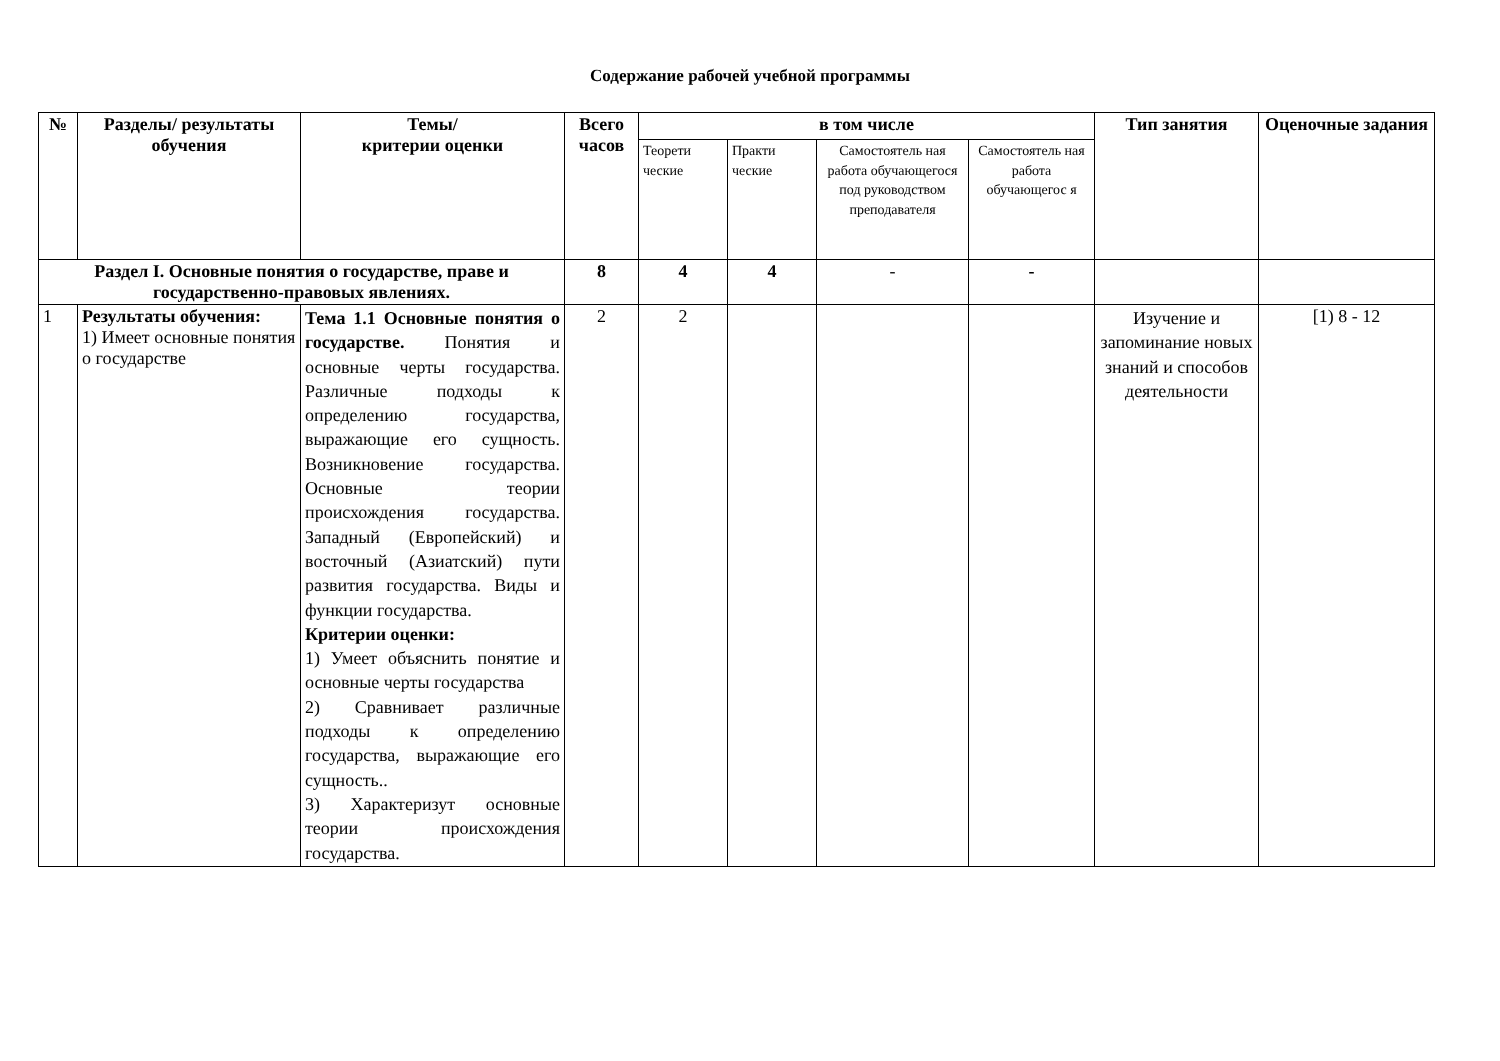Содержание рабочей учебной программы
| № | Разделы/ результаты обучения | Темы/ критерии оценки | Всего часов | в том числе | | | | Тип занятия | Оценочные задания |
| --- | --- | --- | --- | --- | --- | --- | --- | --- | --- |
| | | | | Теорети ческие | Практи ческие | Самостоятель ная работа обучающегося под руководством преподавателя | Самостоятель ная работа обучающегос я | | |
| Раздел I. Основные понятия о государстве, праве и государственно-правовых явлениях. | | | 8 | 4 | 4 | - | - | | |
| 1 | Результаты обучения: 1) Имеет основные понятия о государстве | Тема 1.1 Основные понятия о государстве. Понятия и основные черты государства. Различные подходы к определению государства, выражающие его сущность. Возникновение государства. Основные теории происхождения государства. Западный (Европейский) и восточный (Азиатский) пути развития государства. Виды и функции государства. Критерии оценки: 1) Умеет объяснить понятие и основные черты государства 2) Сравнивает различные подходы к определению государства, выражающие его сущность.. 3) Характеризут основные теории происхождения государства. | 2 | 2 | | | | Изучение и запоминание новых знаний и способов деятельности | [1) 8 - 12 |